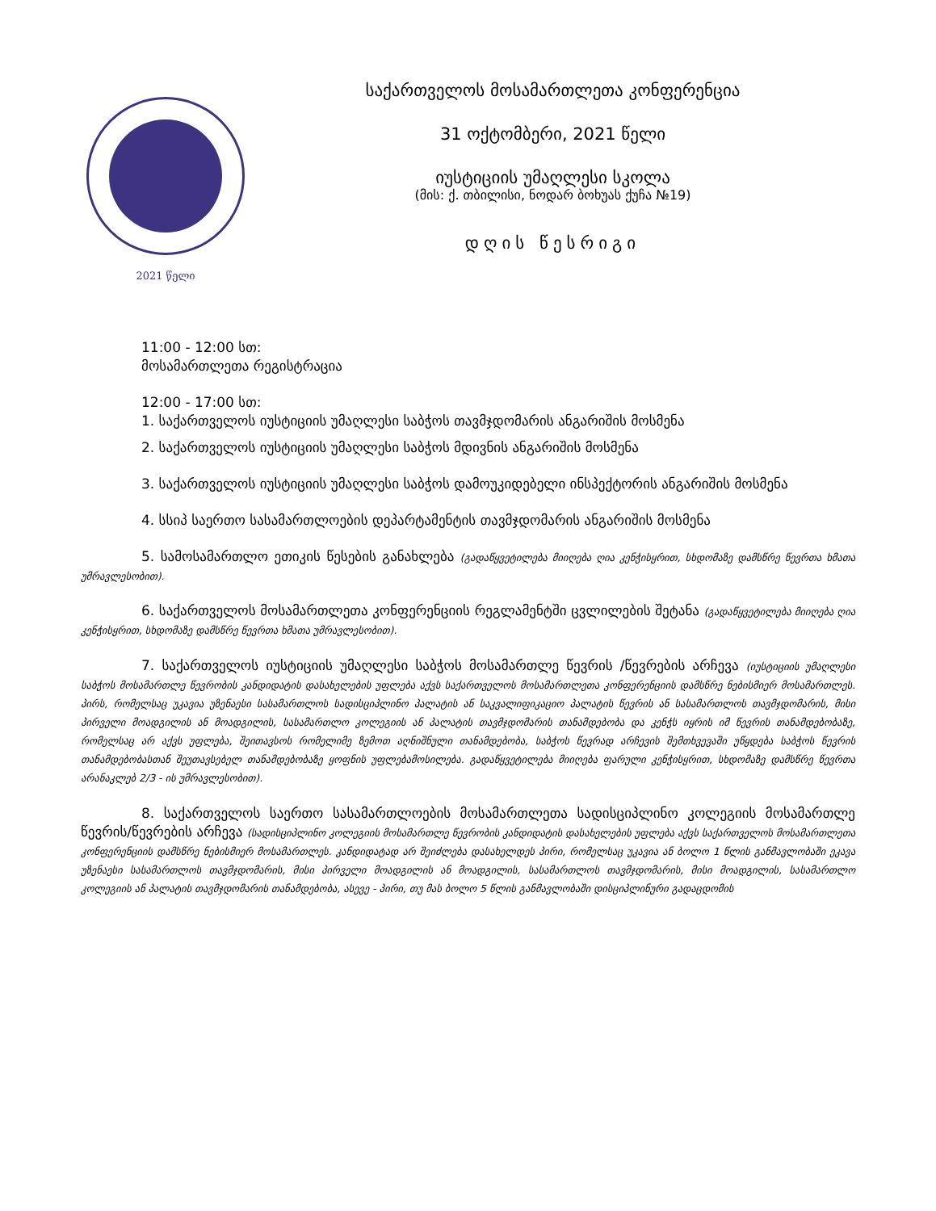2021 წელი
საქართველოს მოსამართლეთა კონფერენცია
31 ოქტომბერი, 2021 წელი
იუსტიციის უმაღლესი სკოლა
(მის: ქ. თბილისი, ნოდარ ბოხუას ქუჩა №19)
დღის წესრიგი
11:00 - 12:00 სთ:
მოსამართლეთა რეგისტრაცია
12:00 - 17:00 სთ:
1. საქართველოს იუსტიციის უმაღლესი საბჭოს თავმჯდომარის ანგარიშის მოსმენა
2. საქართველოს იუსტიციის უმაღლესი საბჭოს მდივნის ანგარიშის მოსმენა
3. საქართველოს იუსტიციის უმაღლესი საბჭოს დამოუკიდებელი ინსპექტორის ანგარიშის მოსმენა
4. სსიპ საერთო სასამართლოების დეპარტამენტის თავმჯდომარის ანგარიშის მოსმენა
5. სამოსამართლო ეთიკის წესების განახლება (გადაწყვეტილება მიიღება ღია კენჭისყრით, სხდომაზე დამსწრე წევრთა ხმათა უმრავლესობით).
6. საქართველოს მოსამართლეთა კონფერენციის რეგლამენტში ცვლილების შეტანა (გადაწყვეტილება მიიღება ღია კენჭისყრით, სხდომაზე დამსწრე წევრთა ხმათა უმრავლესობით).
7. საქართველოს იუსტიციის უმაღლესი საბჭოს მოსამართლე წევრის /წევრების არჩევა (იუსტიციის უმაღლესი საბჭოს მოსამართლე წევრობის კანდიდატის დასახელების უფლება აქვს საქართველოს მოსამართლეთა კონფერენციის დამსწრე ნებისმიერ მოსამართლეს. პირს, რომელსაც უკავია უზენაესი სასამართლოს სადისციპლინო პალატის ან საკვალიფიკაციო პალატის წევრის ან სასამართლოს თავმჯდომარის, მისი პირველი მოადგილის ან მოადგილის, სასამართლო კოლეგიის ან პალატის თავმჯდომარის თანამდებობა და კენჭს იყრის იმ წევრის თანამდებობაზე, რომელსაც არ აქვს უფლება, შეითავსოს რომელიმე ზემოთ აღნიშნული თანამდებობა, საბჭოს წევრად არჩევის შემთხვევაში უწყდება საბჭოს წევრის თანამდებობასთან შეუთავსებელ თანამდებობაზე ყოფნის უფლებამოსილება. გადაწყვეტილება მიიღება ფარული კენჭისყრით, სხდომაზე დამსწრე წევრთა არანაკლებ 2/3 - ის უმრავლესობით).
8. საქართველოს საერთო სასამართლოების მოსამართლეთა სადისციპლინო კოლეგიის მოსამართლე წევრის/წევრების არჩევა (სადისციპლინო კოლეგიის მოსამართლე წევრობის კანდიდატის დასახელების უფლება აქვს საქართველოს მოსამართლეთა კონფერენციის დამსწრე ნებისმიერ მოსამართლეს. კანდიდატად არ შეიძლება დასახელდეს პირი, რომელსაც უკავია ან ბოლო 1 წლის განმავლობაში ეკავა უზენაესი სასამართლოს თავმჯდომარის, მისი პირველი მოადგილის ან მოადგილის, სასამართლოს თავმჯდომარის, მისი მოადგილის, სასამართლო კოლეგიის ან პალატის თავმჯდომარის თანამდებობა, ასევე - პირი, თუ მას ბოლო 5 წლის განმავლობაში დისციპლინური გადაცდომის